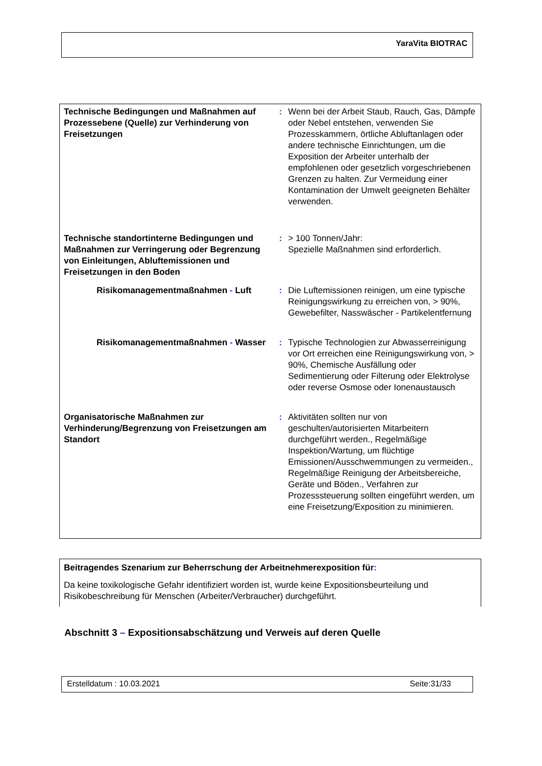YaraVita BIOTRAC
| Technische Bedingungen und Maßnahmen auf Prozessebene (Quelle) zur Verhinderung von Freisetzungen | : | Wenn bei der Arbeit Staub, Rauch, Gas, Dämpfe oder Nebel entstehen, verwenden Sie Prozesskammern, örtliche Abluftanlagen oder andere technische Einrichtungen, um die Exposition der Arbeiter unterhalb der empfohlenen oder gesetzlich vorgeschriebenen Grenzen zu halten. Zur Vermeidung einer Kontamination der Umwelt geeigneten Behälter verwenden. |
| Technische standortinterne Bedingungen und Maßnahmen zur Verringerung oder Begrenzung von Einleitungen, Abluftemissionen und Freisetzungen in den Boden | : | > 100 Tonnen/Jahr: Spezielle Maßnahmen sind erforderlich. |
| Risikomanagementmaßnahmen - Luft | : | Die Luftemissionen reinigen, um eine typische Reinigungswirkung zu erreichen von, > 90%, Gewebefilter, Nasswäscher - Partikelentfernung |
| Risikomanagementmaßnahmen - Wasser | : | Typische Technologien zur Abwasserreinigung vor Ort erreichen eine Reinigungswirkung von, > 90%, Chemische Ausfällung oder Sedimentierung oder Filterung oder Elektrolyse oder reverse Osmose oder Ionenaustausch |
| Organisatorische Maßnahmen zur Verhinderung/Begrenzung von Freisetzungen am Standort | : | Aktivitäten sollten nur von geschulten/autorisierten Mitarbeitern durchgeführt werden., Regelmäßige Inspektion/Wartung, um flüchtige Emissionen/Ausschwemmungen zu vermeiden., Regelmäßige Reinigung der Arbeitsbereiche, Geräte und Böden., Verfahren zur Prozesssteuerung sollten eingeführt werden, um eine Freisetzung/Exposition zu minimieren. |
Beitragendes Szenarium zur Beherrschung der Arbeitnehmerexposition für:
Da keine toxikologische Gefahr identifiziert worden ist, wurde keine Expositionsbeurteilung und Risikobeschreibung für Menschen (Arbeiter/Verbraucher) durchgeführt.
Abschnitt 3 – Expositionsabschätzung und Verweis auf deren Quelle
Erstelldatum : 10.03.2021 Seite:31/33